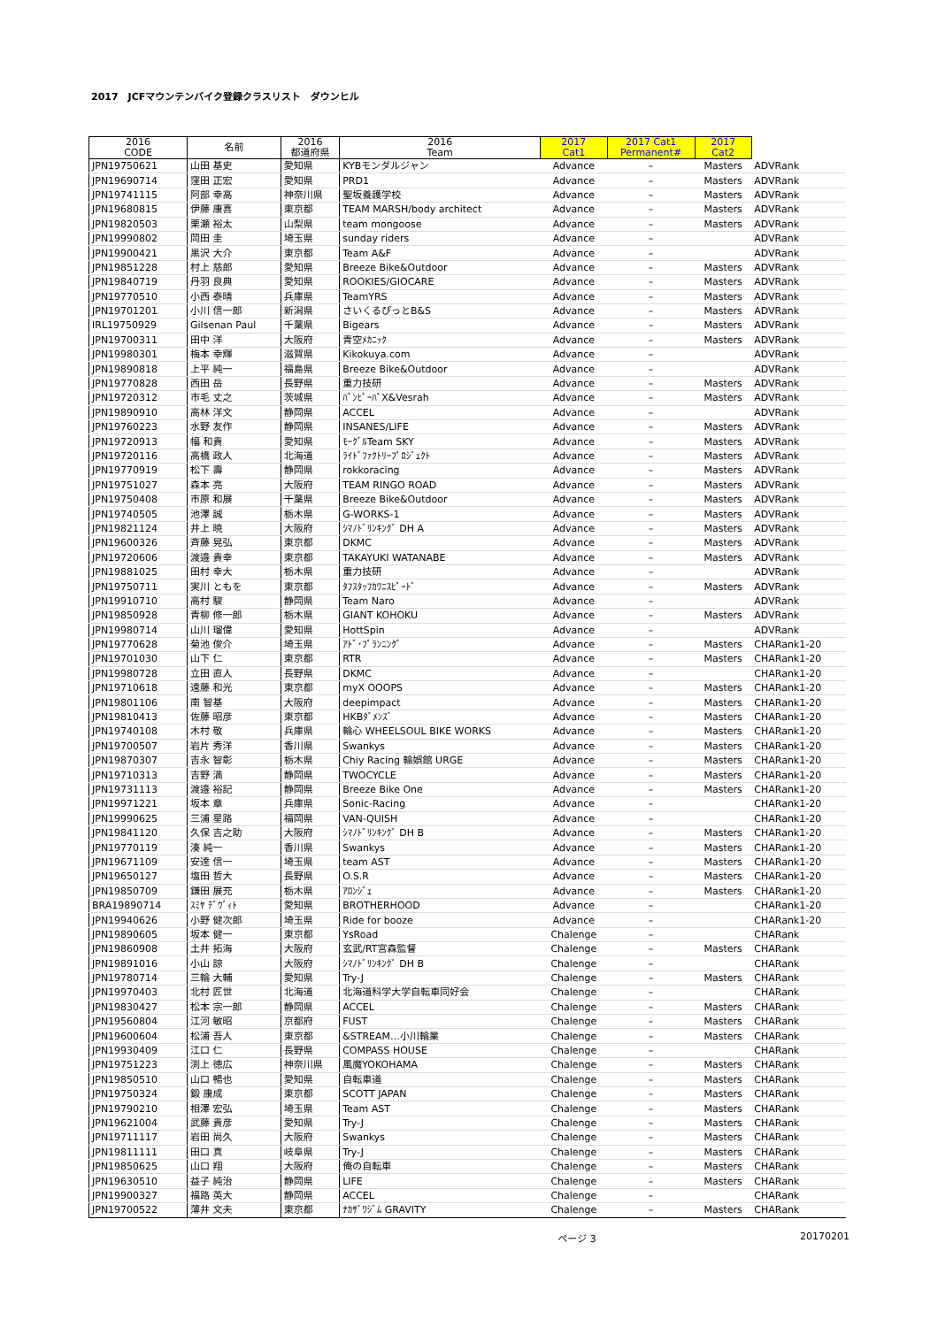2017　JCFマウンテンバイク登録クラスリスト　ダウンヒル
| 2016 CODE | 名前 | 2016 都道府県 | 2016 Team | 2017 Cat1 | 2017 Cat1 Permanent# | 2017 Cat2 | |
| --- | --- | --- | --- | --- | --- | --- | --- |
| JPN19750621 | 山田 基史 | 愛知県 | KYBモンダルジャン | Advance | – | Masters | ADVRank |
| JPN19690714 | 窪田 正宏 | 愛知県 | PRD1 | Advance | – | Masters | ADVRank |
| JPN19741115 | 阿部 幸高 | 神奈川県 | 聖坂養護学校 | Advance | – | Masters | ADVRank |
| JPN19680815 | 伊藤 康喜 | 東京都 | TEAM MARSH/body architect | Advance | – | Masters | ADVRank |
| JPN19820503 | 栗瀬 裕太 | 山梨県 | team mongoose | Advance | – | Masters | ADVRank |
| JPN19990802 | 岡田 圭 | 埼玉県 | sunday riders | Advance | – | | ADVRank |
| JPN19900421 | 黒沢 大介 | 東京都 | Team A&F | Advance | – | | ADVRank |
| JPN19851228 | 村上 慈郎 | 愛知県 | Breeze Bike&Outdoor | Advance | – | Masters | ADVRank |
| JPN19840719 | 丹羽 良典 | 愛知県 | ROOKIES/GIOCARE | Advance | – | Masters | ADVRank |
| JPN19770510 | 小西 泰晴 | 兵庫県 | TeamYRS | Advance | – | Masters | ADVRank |
| JPN19701201 | 小川 信一郎 | 新潟県 | さいくるぴっとB&S | Advance | – | Masters | ADVRank |
| IRL19750929 | Gilsenan Paul | 千葉県 | Bigears | Advance | – | Masters | ADVRank |
| JPN19700311 | 田中 洋 | 大阪府 | 青空ﾒｶﾆｯｸ | Advance | – | Masters | ADVRank |
| JPN19980301 | 梅本 幸輝 | 滋賀県 | Kikokuya.com | Advance | – | | ADVRank |
| JPN19890818 | 上平 純一 | 福島県 | Breeze Bike&Outdoor | Advance | – | | ADVRank |
| JPN19770828 | 西田 岳 | 長野県 | 重力技研 | Advance | – | Masters | ADVRank |
| JPN19720312 | 市毛 丈之 | 茨城県 | ﾊﾞﾝﾋﾟｰﾊﾟX&Vesrah | Advance | – | Masters | ADVRank |
| JPN19890910 | 高林 洋文 | 静岡県 | ACCEL | Advance | – | | ADVRank |
| JPN19760223 | 水野 友作 | 静岡県 | INSANES/LIFE | Advance | – | Masters | ADVRank |
| JPN19720913 | 幅 和貴 | 愛知県 | ﾓｰｸﾞﾙTeam SKY | Advance | – | Masters | ADVRank |
| JPN19720116 | 高橋 政人 | 北海道 | ﾗｲﾄﾞﾌｧｸﾄﾘｰﾌﾟﾛｼﾞｪｸﾄ | Advance | – | Masters | ADVRank |
| JPN19770919 | 松下 壽 | 静岡県 | rokkoracing | Advance | – | Masters | ADVRank |
| JPN19751027 | 森本 亮 | 大阪府 | TEAM RINGO ROAD | Advance | – | Masters | ADVRank |
| JPN19750408 | 市原 和展 | 千葉県 | Breeze Bike&Outdoor | Advance | – | Masters | ADVRank |
| JPN19740505 | 池澤 誠 | 栃木県 | G-WORKS-1 | Advance | – | Masters | ADVRank |
| JPN19821124 | 井上 暁 | 大阪府 | ｼﾏﾉﾄﾞﾘﾝｷﾝｸﾞ DH A | Advance | – | Masters | ADVRank |
| JPN19600326 | 斉藤 晃弘 | 東京都 | DKMC | Advance | – | Masters | ADVRank |
| JPN19720606 | 渡邉 貴幸 | 東京都 | TAKAYUKI WATANABE | Advance | – | Masters | ADVRank |
| JPN19881025 | 田村 幸大 | 栃木県 | 重力技研 | Advance | – | | ADVRank |
| JPN19750711 | 実川 ともを | 東京都 | ﾀﾌｽﾀｯﾌｶﾜﾆｽﾋﾟｰﾄﾞ | Advance | – | Masters | ADVRank |
| JPN19910710 | 高村 駿 | 静岡県 | Team Naro | Advance | – | | ADVRank |
| JPN19850928 | 青柳 修一郎 | 栃木県 | GIANT KOHOKU | Advance | – | Masters | ADVRank |
| JPN19980714 | 山川 瑠偉 | 愛知県 | HottSpin | Advance | – | | ADVRank |
| JPN19770628 | 菊池 俊介 | 埼玉県 | ｱﾄﾞ･ﾌﾟﾗﾝﾆﾝｸﾞ | Advance | – | Masters | CHARank1-20 |
| JPN19701030 | 山下 仁 | 東京都 | RTR | Advance | – | Masters | CHARank1-20 |
| JPN19980728 | 立田 直人 | 長野県 | DKMC | Advance | – | | CHARank1-20 |
| JPN19710618 | 遠藤 和光 | 東京都 | myX OOOPS | Advance | – | Masters | CHARank1-20 |
| JPN19801106 | 南 智基 | 大阪府 | deepimpact | Advance | – | Masters | CHARank1-20 |
| JPN19810413 | 佐藤 昭彦 | 東京都 | HKBﾀﾞﾒﾝｽﾞ | Advance | – | Masters | CHARank1-20 |
| JPN19740108 | 木村 敬 | 兵庫県 | 輪心 WHEELSOUL BIKE WORKS | Advance | – | Masters | CHARank1-20 |
| JPN19700507 | 岩片 秀洋 | 香川県 | Swankys | Advance | – | Masters | CHARank1-20 |
| JPN19870307 | 吉永 智彰 | 栃木県 | Chiy Racing 輪娯館 URGE | Advance | – | Masters | CHARank1-20 |
| JPN19710313 | 吉野 満 | 静岡県 | TWOCYCLE | Advance | – | Masters | CHARank1-20 |
| JPN19731113 | 渡邉 裕記 | 静岡県 | Breeze Bike One | Advance | – | Masters | CHARank1-20 |
| JPN19971221 | 坂本 章 | 兵庫県 | Sonic-Racing | Advance | – | | CHARank1-20 |
| JPN19990625 | 三浦 星路 | 福岡県 | VAN-QUISH | Advance | – | | CHARank1-20 |
| JPN19841120 | 久保 吉之助 | 大阪府 | ｼﾏﾉﾄﾞﾘﾝｷﾝｸﾞ DH B | Advance | – | Masters | CHARank1-20 |
| JPN19770119 | 湊 純一 | 香川県 | Swankys | Advance | – | Masters | CHARank1-20 |
| JPN19671109 | 安達 信一 | 埼玉県 | team AST | Advance | – | Masters | CHARank1-20 |
| JPN19650127 | 塩田 哲大 | 長野県 | O.S.R | Advance | – | Masters | CHARank1-20 |
| JPN19850709 | 鎌田 展充 | 栃木県 | ｱﾛﾝｼﾞｪ | Advance | – | Masters | CHARank1-20 |
| BRA19890714 | ｽﾐﾔ ﾃﾞｳﾞｨﾄ | 愛知県 | BROTHERHOOD | Advance | – | | CHARank1-20 |
| JPN19940626 | 小野 健次郎 | 埼玉県 | Ride for booze | Advance | – | | CHARank1-20 |
| JPN19890605 | 坂本 健一 | 東京都 | YsRoad | Chalenge | – | | CHARank |
| JPN19860908 | 土井 拓海 | 大阪府 | 玄武/RT宮森監督 | Chalenge | – | Masters | CHARank |
| JPN19891016 | 小山 諒 | 大阪府 | ｼﾏﾉﾄﾞﾘﾝｷﾝｸﾞ DH B | Chalenge | – | | CHARank |
| JPN19780714 | 三輪 大輔 | 愛知県 | Try-J | Chalenge | – | Masters | CHARank |
| JPN19970403 | 北村 匠世 | 北海道 | 北海道科学大学自転車同好会 | Chalenge | – | | CHARank |
| JPN19830427 | 松本 宗一郎 | 静岡県 | ACCEL | Chalenge | – | Masters | CHARank |
| JPN19560804 | 江河 敏昭 | 京都府 | FUST | Chalenge | – | Masters | CHARank |
| JPN19600604 | 松浦 吾人 | 東京都 | &STREAM…小川輪業 | Chalenge | – | Masters | CHARank |
| JPN19930409 | 江口 仁 | 長野県 | COMPASS HOUSE | Chalenge | – | | CHARank |
| JPN19751223 | 渕上 徳広 | 神奈川県 | 風魔YOKOHAMA | Chalenge | – | Masters | CHARank |
| JPN19850510 | 山口 暢也 | 愛知県 | 自転車道 | Chalenge | – | Masters | CHARank |
| JPN19750324 | 鍛 康成 | 東京都 | SCOTT JAPAN | Chalenge | – | Masters | CHARank |
| JPN19790210 | 相澤 宏弘 | 埼玉県 | Team AST | Chalenge | – | Masters | CHARank |
| JPN19621004 | 武藤 貴彦 | 愛知県 | Try-J | Chalenge | – | Masters | CHARank |
| JPN19711117 | 岩田 尚久 | 大阪府 | Swankys | Chalenge | – | Masters | CHARank |
| JPN19811111 | 田口 真 | 岐阜県 | Try-J | Chalenge | – | Masters | CHARank |
| JPN19850625 | 山口 翔 | 大阪府 | 俺の自転車 | Chalenge | – | Masters | CHARank |
| JPN19630510 | 益子 純治 | 静岡県 | LIFE | Chalenge | – | Masters | CHARank |
| JPN19900327 | 福路 英大 | 静岡県 | ACCEL | Chalenge | – | | CHARank |
| JPN19700522 | 薄井 文夫 | 東京都 | ﾅｶｻﾞﾜｼﾞﾑ GRAVITY | Chalenge | – | Masters | CHARank |
ページ 3 20170201